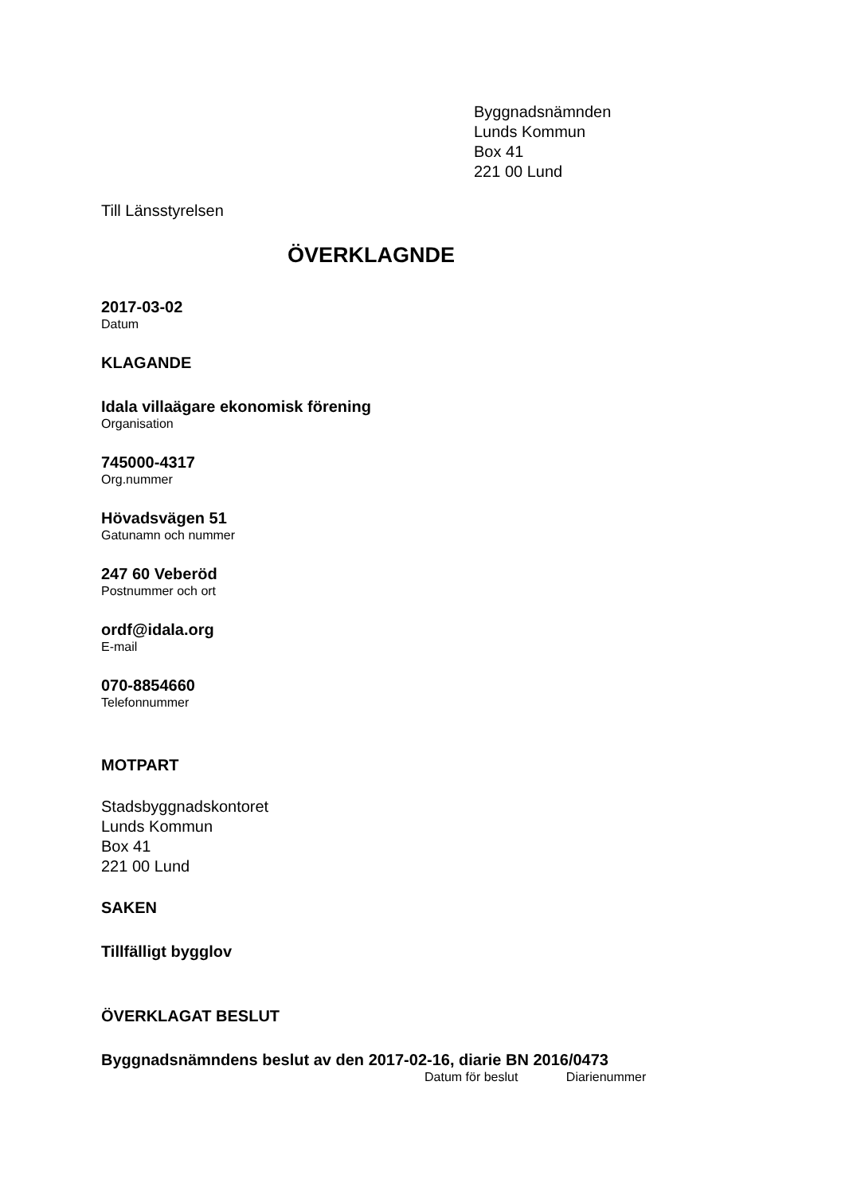Byggnadsnämnden
Lunds Kommun
Box 41
221 00 Lund
Till Länsstyrelsen
ÖVERKLAGNDE
2017-03-02
Datum
KLAGANDE
Idala villaägare ekonomisk förening
Organisation
745000-4317
Org.nummer
Hövadsvägen 51
Gatunamn och nummer
247 60 Veberöd
Postnummer och ort
ordf@idala.org
E-mail
070-8854660
Telefonnummer
MOTPART
Stadsbyggnadskontoret
Lunds Kommun
Box 41
221 00 Lund
SAKEN
Tillfälligt bygglov
ÖVERKLAGAT BESLUT
Byggnadsnämndens beslut av den 2017-02-16, diarie BN 2016/0473
Datum för beslut Diarienummer